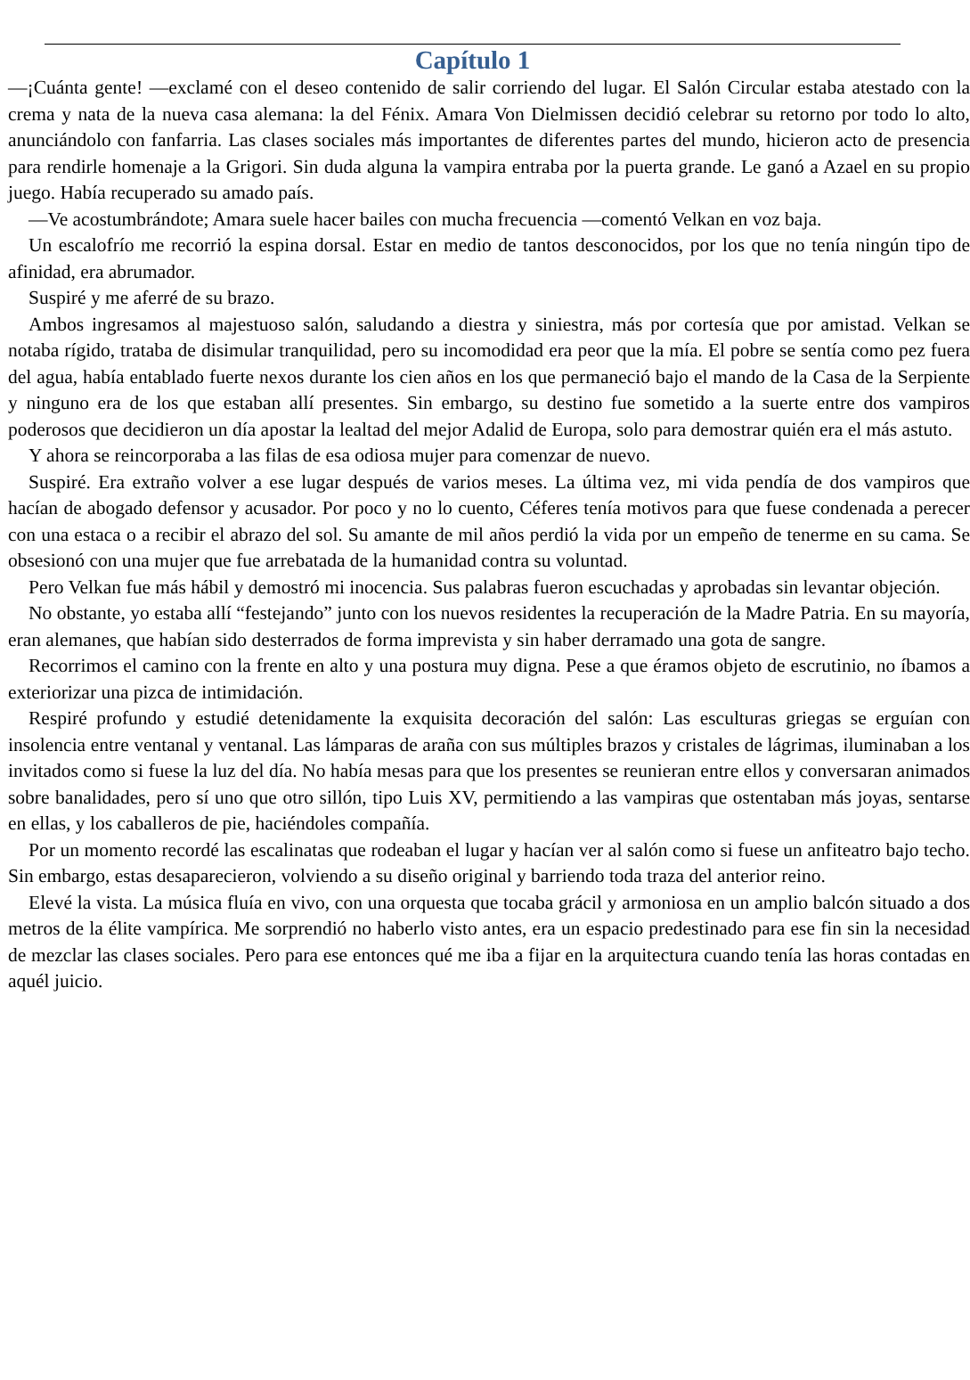Capítulo 1
—¡Cuánta gente! —exclamé con el deseo contenido de salir corriendo del lugar. El Salón Circular estaba atestado con la crema y nata de la nueva casa alemana: la del Fénix. Amara Von Dielmissen decidió celebrar su retorno por todo lo alto, anunciándolo con fanfarria. Las clases sociales más importantes de diferentes partes del mundo, hicieron acto de presencia para rendirle homenaje a la Grigori. Sin duda alguna la vampira entraba por la puerta grande. Le ganó a Azael en su propio juego. Había recuperado su amado país.
—Ve acostumbrándote; Amara suele hacer bailes con mucha frecuencia —comentó Velkan en voz baja.
Un escalofrío me recorrió la espina dorsal. Estar en medio de tantos desconocidos, por los que no tenía ningún tipo de afinidad, era abrumador.
Suspiré y me aferré de su brazo.
Ambos ingresamos al majestuoso salón, saludando a diestra y siniestra, más por cortesía que por amistad. Velkan se notaba rígido, trataba de disimular tranquilidad, pero su incomodidad era peor que la mía. El pobre se sentía como pez fuera del agua, había entablado fuerte nexos durante los cien años en los que permaneció bajo el mando de la Casa de la Serpiente y ninguno era de los que estaban allí presentes. Sin embargo, su destino fue sometido a la suerte entre dos vampiros poderosos que decidieron un día apostar la lealtad del mejor Adalid de Europa, solo para demostrar quién era el más astuto.
Y ahora se reincorporaba a las filas de esa odiosa mujer para comenzar de nuevo.
Suspiré. Era extraño volver a ese lugar después de varios meses. La última vez, mi vida pendía de dos vampiros que hacían de abogado defensor y acusador. Por poco y no lo cuento, Céferes tenía motivos para que fuese condenada a perecer con una estaca o a recibir el abrazo del sol. Su amante de mil años perdió la vida por un empeño de tenerme en su cama. Se obsesionó con una mujer que fue arrebatada de la humanidad contra su voluntad.
Pero Velkan fue más hábil y demostró mi inocencia. Sus palabras fueron escuchadas y aprobadas sin levantar objeción.
No obstante, yo estaba allí “festejando” junto con los nuevos residentes la recuperación de la Madre Patria. En su mayoría, eran alemanes, que habían sido desterrados de forma imprevista y sin haber derramado una gota de sangre.
Recorrimos el camino con la frente en alto y una postura muy digna. Pese a que éramos objeto de escrutinio, no íbamos a exteriorizar una pizca de intimidación.
Respiré profundo y estudié detenidamente la exquisita decoración del salón: Las esculturas griegas se erguían con insolencia entre ventanal y ventanal. Las lámparas de araña con sus múltiples brazos y cristales de lágrimas, iluminaban a los invitados como si fuese la luz del día. No había mesas para que los presentes se reunieran entre ellos y conversaran animados sobre banalidades, pero sí uno que otro sillón, tipo Luis XV, permitiendo a las vampiras que ostentaban más joyas, sentarse en ellas, y los caballeros de pie, haciéndoles compañía.
Por un momento recordé las escalinatas que rodeaban el lugar y hacían ver al salón como si fuese un anfiteatro bajo techo. Sin embargo, estas desaparecieron, volviendo a su diseño original y barriendo toda traza del anterior reino.
Elevé la vista. La música fluía en vivo, con una orquesta que tocaba grácil y armoniosa en un amplio balcón situado a dos metros de la élite vampírica. Me sorprendió no haberlo visto antes, era un espacio predestinado para ese fin sin la necesidad de mezclar las clases sociales. Pero para ese entonces qué me iba a fijar en la arquitectura cuando tenía las horas contadas en aquél juicio.